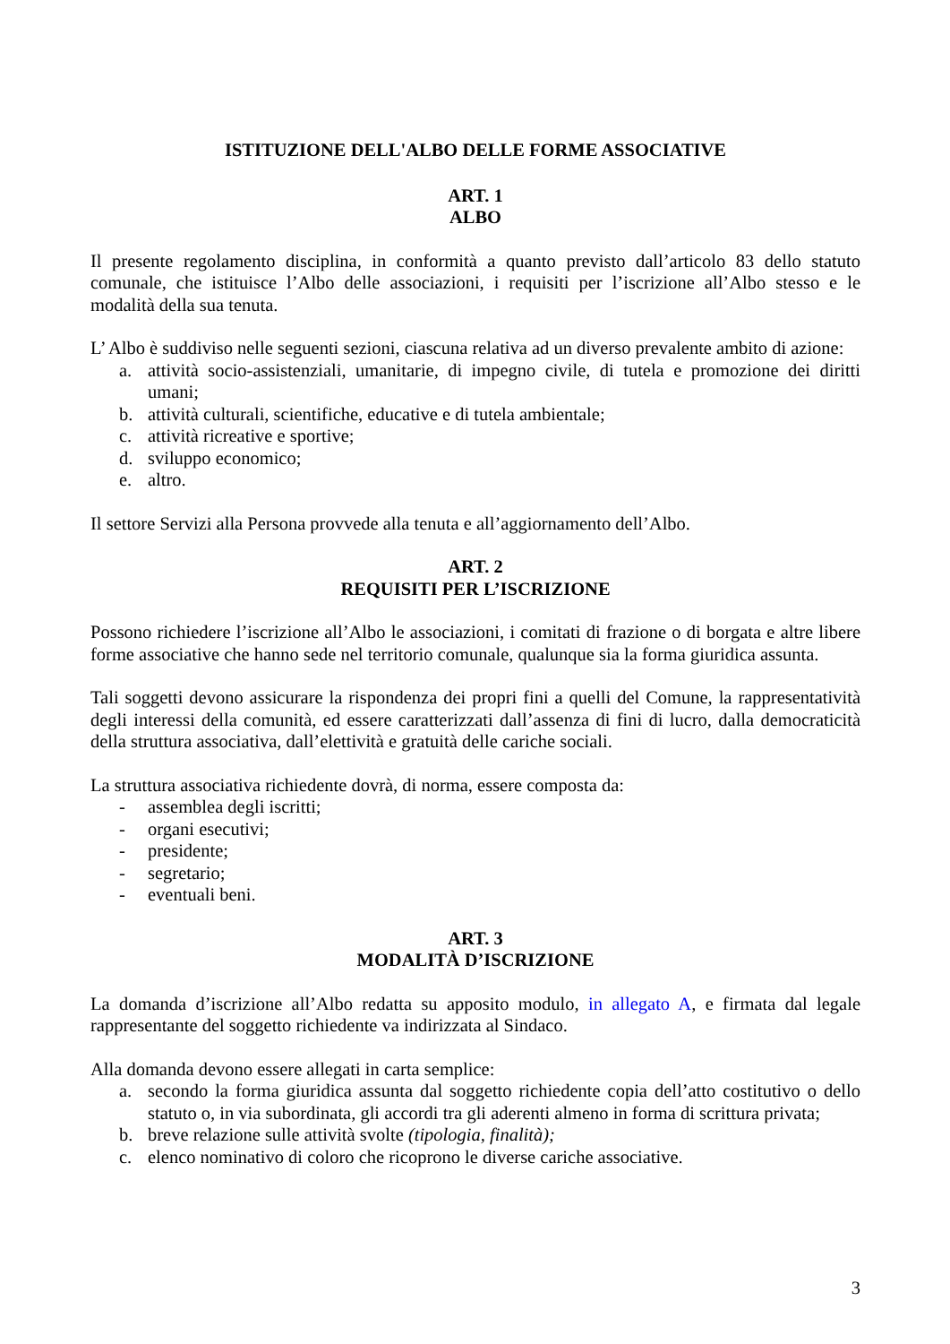ISTITUZIONE DELL'ALBO DELLE FORME ASSOCIATIVE
ART. 1
ALBO
Il presente regolamento disciplina, in conformità a quanto previsto dall’articolo 83 dello statuto comunale, che istituisce l’Albo delle associazioni, i requisiti per l’iscrizione all’Albo stesso e le modalità della sua tenuta.
L’ Albo è suddiviso nelle seguenti sezioni, ciascuna relativa ad un diverso prevalente ambito di azione:
a. attività socio-assistenziali, umanitarie, di impegno civile, di tutela e promozione dei diritti umani;
b. attività culturali, scientifiche, educative e di tutela ambientale;
c. attività ricreative e sportive;
d. sviluppo economico;
e. altro.
Il settore Servizi alla Persona provvede alla tenuta e all’aggiornamento dell’Albo.
ART. 2
REQUISITI PER L’ISCRIZIONE
Possono richiedere l’iscrizione all’Albo le associazioni, i comitati di frazione o di borgata e altre libere forme associative che hanno sede nel territorio comunale, qualunque sia la forma giuridica assunta.
Tali soggetti devono assicurare la rispondenza dei propri fini a quelli del Comune, la rappresentatività degli interessi della comunità, ed essere caratterizzati dall’assenza di fini di lucro, dalla democraticità della struttura associativa, dall’elettività e gratuità delle cariche sociali.
La struttura associativa richiedente dovrà, di norma, essere composta da:
- assemblea degli iscritti;
- organi esecutivi;
- presidente;
- segretario;
- eventuali beni.
ART. 3
MODALITÀ D’ISCRIZIONE
La domanda d’iscrizione all’Albo redatta su apposito modulo, in allegato A, e firmata dal legale rappresentante del soggetto richiedente va indirizzata al Sindaco.
Alla domanda devono essere allegati in carta semplice:
a. secondo la forma giuridica assunta dal soggetto richiedente copia dell’atto costitutivo o dello statuto o, in via subordinata, gli accordi tra gli aderenti almeno in forma di scrittura privata;
b. breve relazione sulle attività svolte (tipologia, finalità);
c. elenco nominativo di coloro che ricoprono le diverse cariche associative.
3